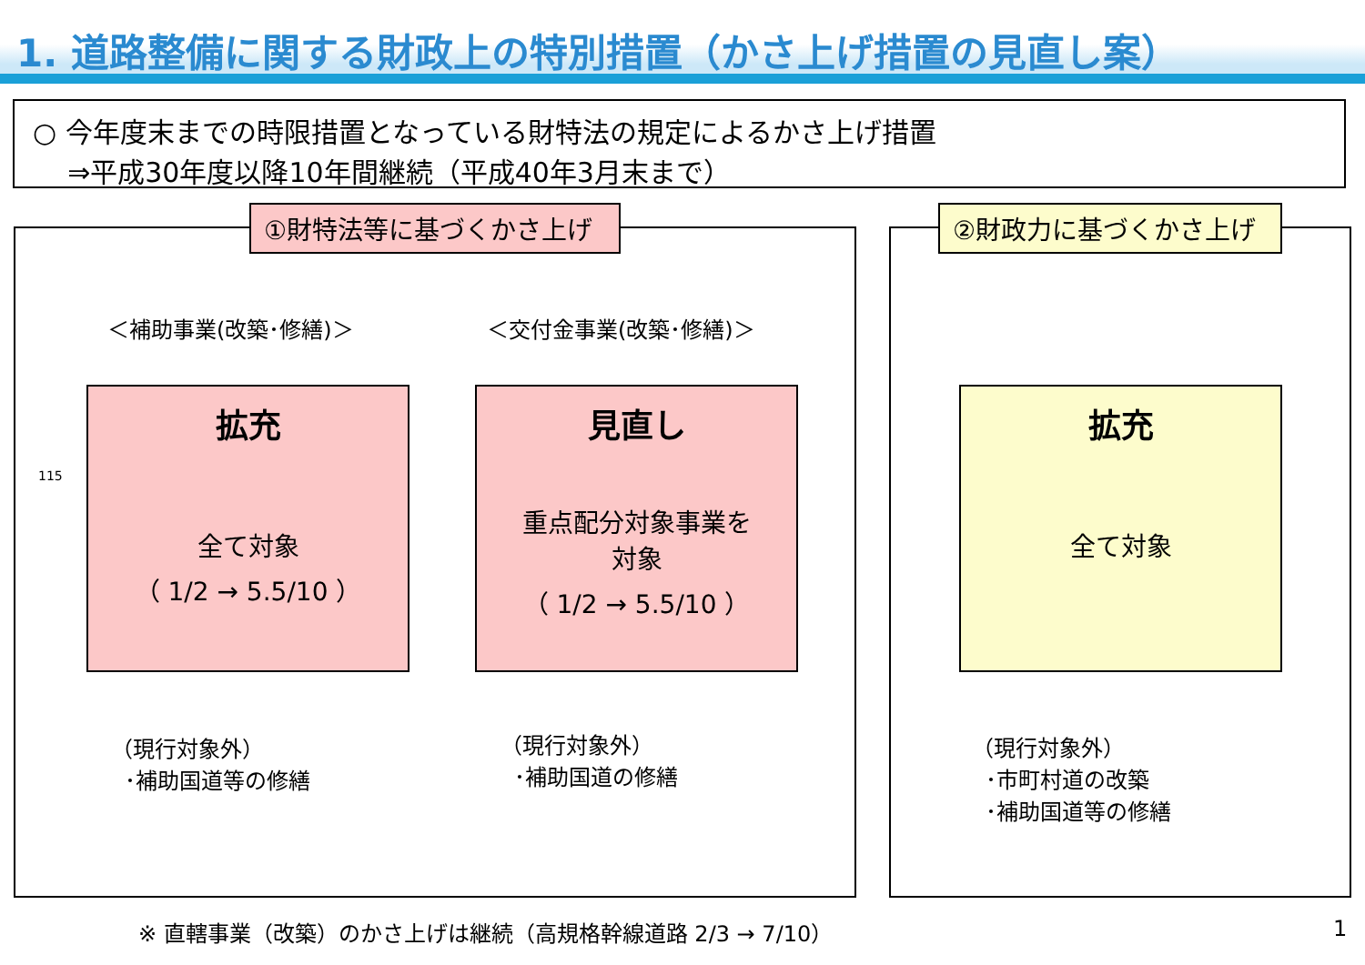1. 道路整備に関する財政上の特別措置（かさ上げ措置の見直し案）
○ 今年度末までの時限措置となっている財特法の規定によるかさ上げ措置
⇒平成30年度以降10年間継続（平成40年3月末まで）
①財特法等に基づくかさ上げ ②財政力に基づくかさ上げ
＜補助事業(改築･修繕)＞ ＜交付金事業(改築･修繕)＞
115
拡充
全て対象
（ 1/2 → 5.5/10 ）
見直し
重点配分対象事業を
対象
（ 1/2 → 5.5/10 ）
拡充
全て対象
（現行対象外）
･補助国道等の修繕
（現行対象外）
･補助国道の修繕
（現行対象外）
･市町村道の改築
･補助国道等の修繕
※ 直轄事業（改築）のかさ上げは継続（高規格幹線道路 2/3 → 7/10）
1